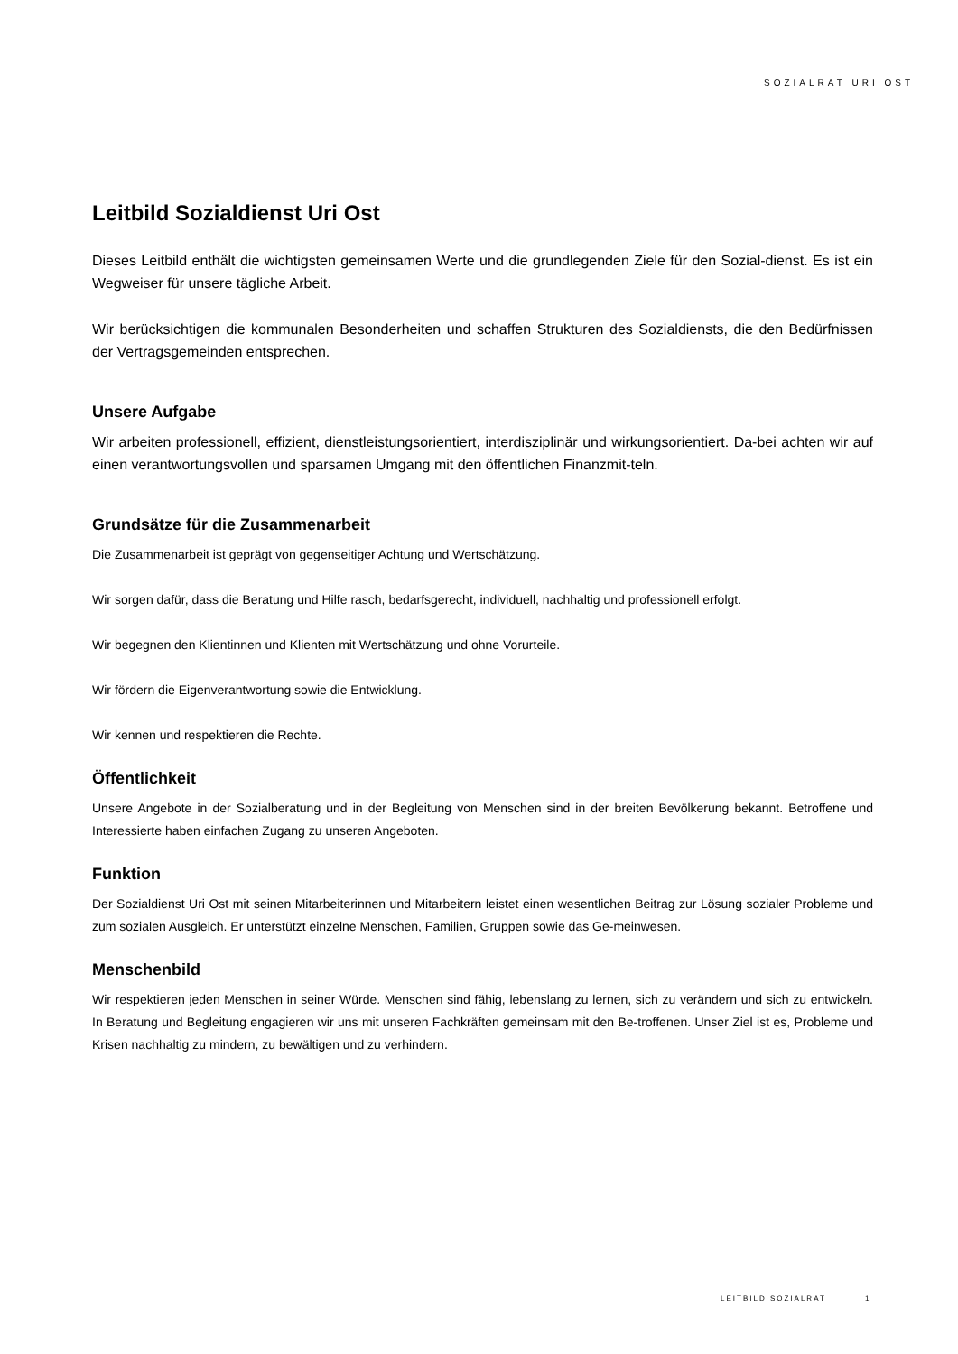SOZIALRAT URI OST
Leitbild Sozialdienst Uri Ost
Dieses Leitbild enthält die wichtigsten gemeinsamen Werte und die grundlegenden Ziele für den Sozial-dienst. Es ist ein Wegweiser für unsere tägliche Arbeit.
Wir berücksichtigen die kommunalen Besonderheiten und schaffen Strukturen des Sozialdiensts, die den Bedürfnissen der Vertragsgemeinden entsprechen.
Unsere Aufgabe
Wir arbeiten professionell, effizient, dienstleistungsorientiert, interdisziplinär und wirkungsorientiert. Da-bei achten wir auf einen verantwortungsvollen und sparsamen Umgang mit den öffentlichen Finanzmit-teln.
Grundsätze für die Zusammenarbeit
Die Zusammenarbeit ist geprägt von gegenseitiger Achtung und Wertschätzung.
Wir sorgen dafür, dass die Beratung und Hilfe rasch, bedarfsgerecht, individuell, nachhaltig und professionell erfolgt.
Wir begegnen den Klientinnen und Klienten mit Wertschätzung und ohne Vorurteile.
Wir fördern die Eigenverantwortung sowie die Entwicklung.
Wir kennen und respektieren die Rechte.
Öffentlichkeit
Unsere Angebote in der Sozialberatung und in der Begleitung von Menschen sind in der breiten Bevölkerung bekannt. Betroffene und Interessierte haben einfachen Zugang zu unseren Angeboten.
Funktion
Der Sozialdienst Uri Ost mit seinen Mitarbeiterinnen und Mitarbeitern leistet einen wesentlichen Beitrag zur Lösung sozialer Probleme und zum sozialen Ausgleich. Er unterstützt einzelne Menschen, Familien, Gruppen sowie das Ge-meinwesen.
Menschenbild
Wir respektieren jeden Menschen in seiner Würde. Menschen sind fähig, lebenslang zu lernen, sich zu verändern und sich zu entwickeln. In Beratung und Begleitung engagieren wir uns mit unseren Fachkräften gemeinsam mit den Be-troffenen. Unser Ziel ist es, Probleme und Krisen nachhaltig zu mindern, zu bewältigen und zu verhindern.
LEITBILD SOZIALRAT 1